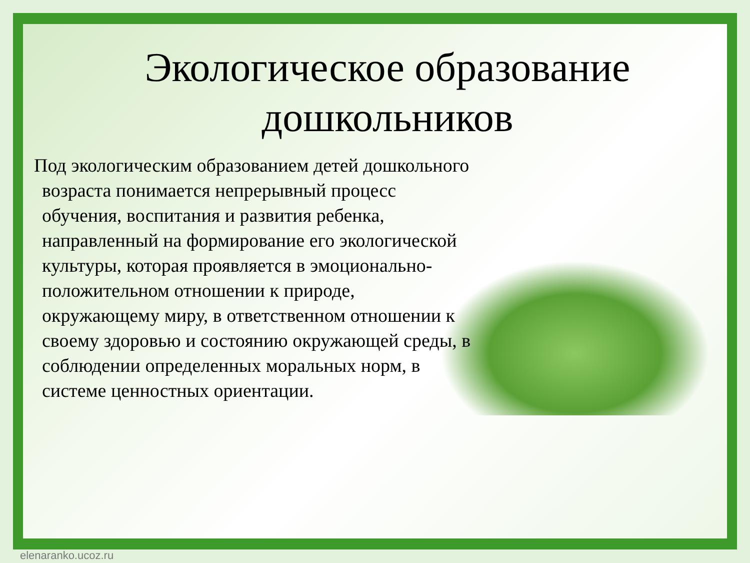Экологическое образование дошкольников
Под экологическим образованием детей дошкольного возраста понимается непрерывный процесс обучения, воспитания и развития ребенка, направленный на формирование его экологической культуры, которая проявляется в эмоционально-положительном отношении к природе, окружающему миру, в ответственном отношении к своему здоровью и состоянию окружающей среды, в соблюдении определенных моральных норм, в системе ценностных ориентации.
elenaranko.ucoz.ru